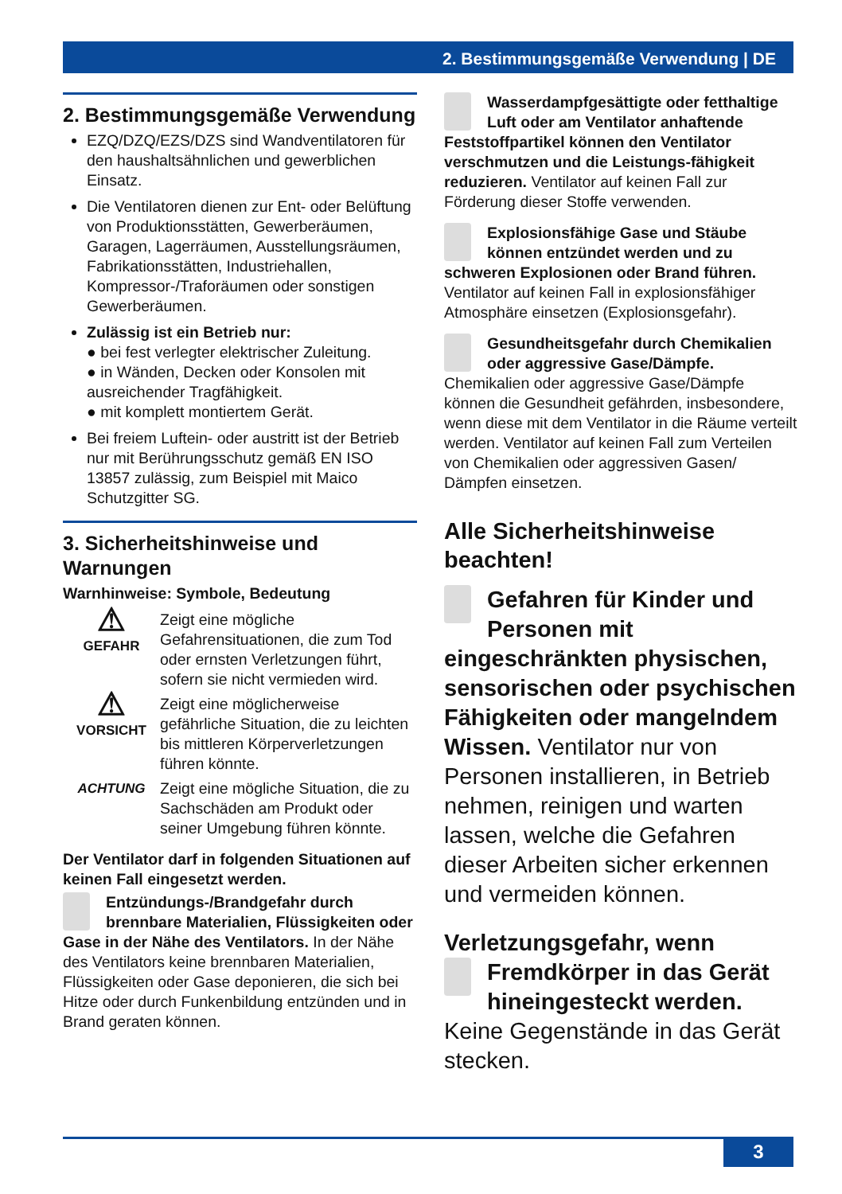2. Bestimmungsgemäße Verwendung | DE
2. Bestimmungsgemäße Verwendung
EZQ/DZQ/EZS/DZS sind Wandventilatoren für den haushaltsähnlichen und gewerblichen Einsatz.
Die Ventilatoren dienen zur Ent- oder Belüftung von Produktionsstätten, Gewerberäumen, Garagen, Lagerräumen, Ausstellungsräumen, Fabrikationsstätten, Industriehallen, Kompressor-/Traforäumen oder sonstigen Gewerberäumen.
Zulässig ist ein Betrieb nur:
● bei fest verlegter elektrischer Zuleitung.
● in Wänden, Decken oder Konsolen mit ausreichender Tragfähigkeit.
● mit komplett montiertem Gerät.
Bei freiem Luftein- oder austritt ist der Betrieb nur mit Berührungsschutz gemäß EN ISO 13857 zulässig, zum Beispiel mit Maico Schutzgitter SG.
3. Sicherheitshinweise und Warnungen
Warnhinweise: Symbole, Bedeutung
⚠
GEFAHR
Zeigt eine mögliche Gefahrensituationen, die zum Tod oder ernsten Verletzungen führt, sofern sie nicht vermieden wird.
⚠
VORSICHT
Zeigt eine möglicherweise gefährliche Situation, die zu leichten bis mittleren Körperverletzungen führen könnte.
ACHTUNG Zeigt eine mögliche Situation, die zu Sachschäden am Produkt oder seiner Umgebung führen könnte.
Der Ventilator darf in folgenden Situationen auf keinen Fall eingesetzt werden.
Entzündungs-/Brandgefahr durch brennbare Materialien, Flüssigkeiten oder Gase in der Nähe des Ventilators. In der Nähe des Ventilators keine brennbaren Materialien, Flüssigkeiten oder Gase deponieren, die sich bei Hitze oder durch Funkenbildung entzünden und in Brand geraten können.
Wasserdampfgesättigte oder fetthaltige Luft oder am Ventilator anhaftende Feststoffpartikel können den Ventilator verschmutzen und die Leistungs-fähigkeit reduzieren. Ventilator auf keinen Fall zur Förderung dieser Stoffe verwenden.
Explosionsfähige Gase und Stäube können entzündet werden und zu schweren Explosionen oder Brand führen. Ventilator auf keinen Fall in explosionsfähiger Atmosphäre einsetzen (Explosionsgefahr).
Gesundheitsgefahr durch Chemikalien oder aggressive Gase/Dämpfe. Chemikalien oder aggressive Gase/Dämpfe können die Gesundheit gefährden, insbesondere, wenn diese mit dem Ventilator in die Räume verteilt werden. Ventilator auf keinen Fall zum Verteilen von Chemikalien oder aggressiven Gasen/ Dämpfen einsetzen.
Alle Sicherheitshinweise beachten!
Gefahren für Kinder und Personen mit eingeschränkten physischen, sensorischen oder psychischen Fähigkeiten oder mangelndem Wissen. Ventilator nur von Personen installieren, in Betrieb nehmen, reinigen und warten lassen, welche die Gefahren dieser Arbeiten sicher erkennen und vermeiden können.
Verletzungsgefahr, wenn
Fremdkörper in das Gerät hineingesteckt werden. Keine Gegenstände in das Gerät stecken.
3